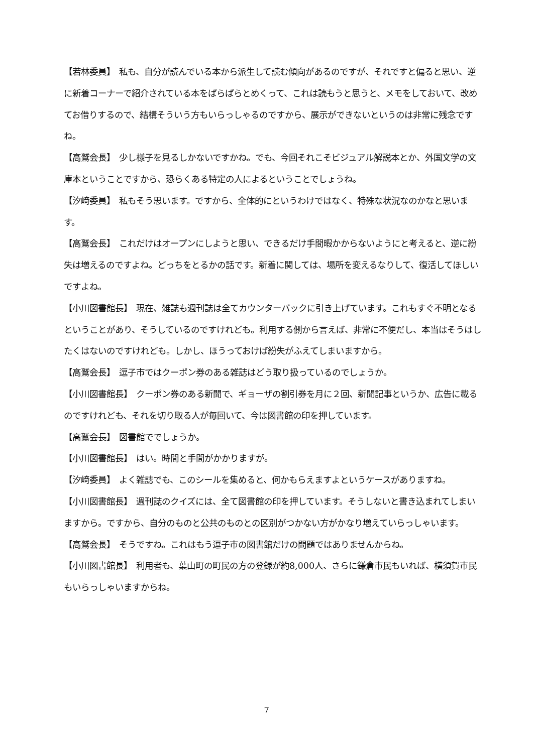【若林委員】　私も、自分が読んでいる本から派生して読む傾向があるのですが、それですと偏ると思い、逆に新着コーナーで紹介されている本をぱらぱらとめくって、これは読もうと思うと、メモをしておいて、改めてお借りするので、結構そういう方もいらっしゃるのですから、展示ができないというのは非常に残念ですね。
【高鷲会長】　少し様子を見るしかないですかね。でも、今回それこそビジュアル解説本とか、外国文学の文庫本ということですから、恐らくある特定の人によるということでしょうね。
【汐﨑委員】　私もそう思います。ですから、全体的にというわけではなく、特殊な状況なのかなと思います。
【高鷲会長】　これだけはオープンにしようと思い、できるだけ手間暇かからないようにと考えると、逆に紛失は増えるのですよね。どっちをとるかの話です。新着に関しては、場所を変えるなりして、復活してほしいですよね。
【小川図書館長】　現在、雑誌も週刊誌は全てカウンターバックに引き上げています。これもすぐ不明となるということがあり、そうしているのですけれども。利用する側から言えば、非常に不便だし、本当はそうはしたくはないのですけれども。しかし、ほうっておけば紛失がふえてしまいますから。
【高鷲会長】　逗子市ではクーポン券のある雑誌はどう取り扱っているのでしょうか。
【小川図書館長】　クーポン券のある新聞で、ギョーザの割引券を月に２回、新聞記事というか、広告に載るのですけれども、それを切り取る人が毎回いて、今は図書館の印を押しています。
【高鷲会長】　図書館ででしょうか。
【小川図書館長】　はい。時間と手間がかかりますが。
【汐﨑委員】　よく雑誌でも、このシールを集めると、何かもらえますよというケースがありますね。
【小川図書館長】　週刊誌のクイズには、全て図書館の印を押しています。そうしないと書き込まれてしまいますから。ですから、自分のものと公共のものとの区別がつかない方がかなり増えていらっしゃいます。
【高鷲会長】　そうですね。これはもう逗子市の図書館だけの問題ではありませんからね。
【小川図書館長】　利用者も、葉山町の町民の方の登録が約8,000人、さらに鎌倉市民もいれば、横須賀市民もいらっしゃいますからね。
7